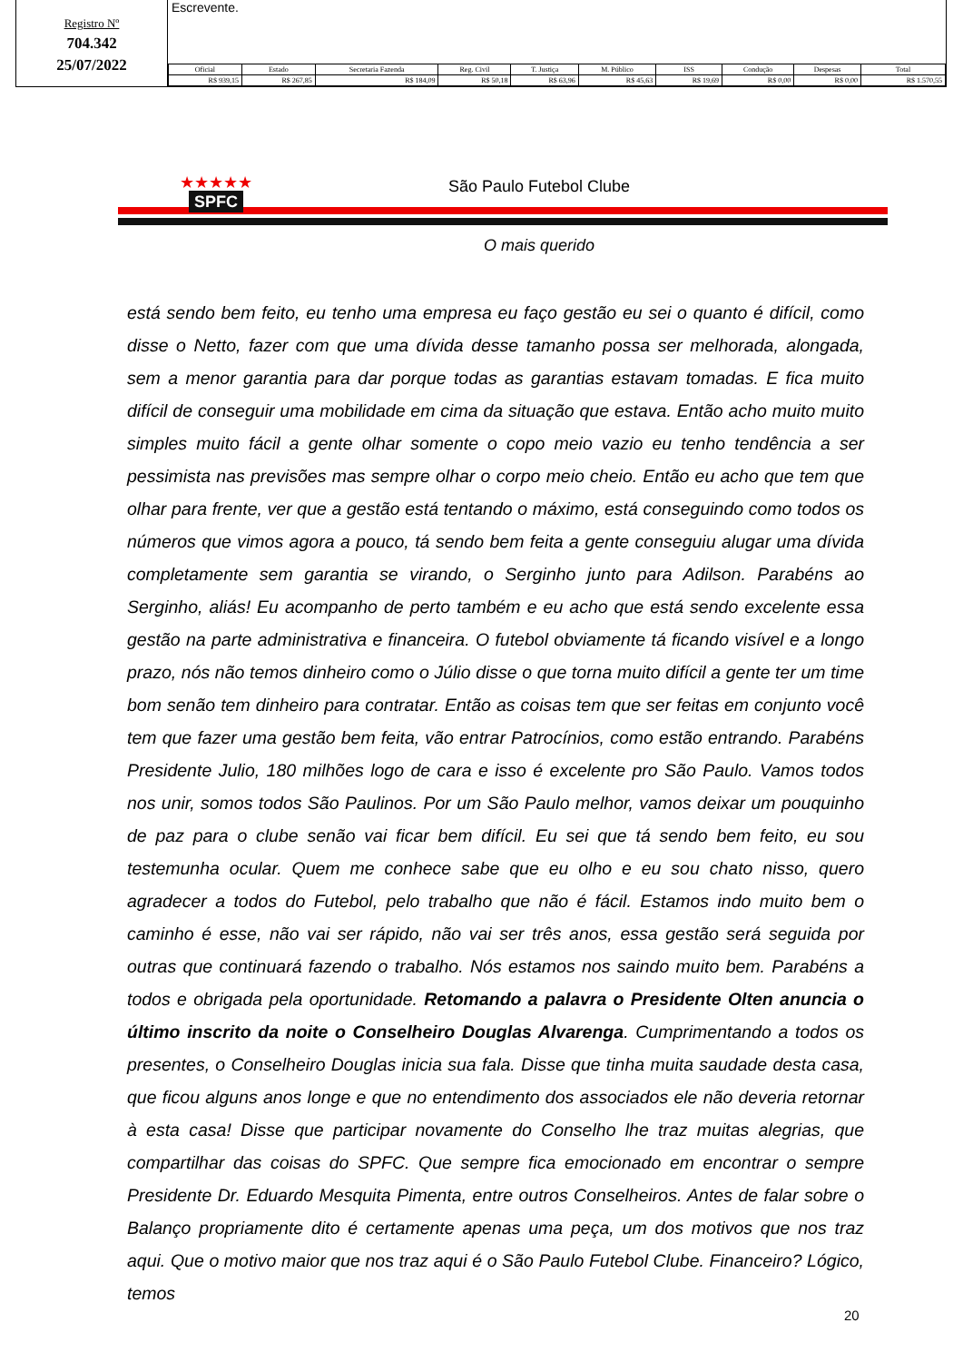Registro Nº
704.342
25/07/2022
Escrevente.
| Oficial | Estado | Secretaria Fazenda | Reg. Civil | T. Justiça | M. Público | ISS | Condução | Despesas | Total |
| --- | --- | --- | --- | --- | --- | --- | --- | --- | --- |
| R$ 939,15 | R$ 267,85 | R$ 184,09 | R$ 50,18 | R$ 63,96 | R$ 45,63 | R$ 19,69 | R$ 0,00 | R$ 0,00 | R$ 1.570,55 |
★★★★★
SPFC
São Paulo Futebol Clube
O mais querido
está sendo bem feito, eu tenho uma empresa eu faço gestão eu sei o quanto é difícil, como disse o Netto, fazer com que uma dívida desse tamanho possa ser melhorada, alongada, sem a menor garantia para dar porque todas as garantias estavam tomadas. E fica muito difícil de conseguir uma mobilidade em cima da situação que estava. Então acho muito muito simples muito fácil a gente olhar somente o copo meio vazio eu tenho tendência a ser pessimista nas previsões mas sempre olhar o corpo meio cheio. Então eu acho que tem que olhar para frente, ver que a gestão está tentando o máximo, está conseguindo como todos os números que vimos agora a pouco, tá sendo bem feita a gente conseguiu alugar uma dívida completamente sem garantia se virando, o Serginho junto para Adilson. Parabéns ao Serginho, aliás! Eu acompanho de perto também e eu acho que está sendo excelente essa gestão na parte administrativa e financeira. O futebol obviamente tá ficando visível e a longo prazo, nós não temos dinheiro como o Júlio disse o que torna muito difícil a gente ter um time bom senão tem dinheiro para contratar. Então as coisas tem que ser feitas em conjunto você tem que fazer uma gestão bem feita, vão entrar Patrocínios, como estão entrando. Parabéns Presidente Julio, 180 milhões logo de cara e isso é excelente pro São Paulo. Vamos todos nos unir, somos todos São Paulinos. Por um São Paulo melhor, vamos deixar um pouquinho de paz para o clube senão vai ficar bem difícil. Eu sei que tá sendo bem feito, eu sou testemunha ocular. Quem me conhece sabe que eu olho e eu sou chato nisso, quero agradecer a todos do Futebol, pelo trabalho que não é fácil. Estamos indo muito bem o caminho é esse, não vai ser rápido, não vai ser três anos, essa gestão será seguida por outras que continuará fazendo o trabalho. Nós estamos nos saindo muito bem. Parabéns a todos e obrigada pela oportunidade. Retomando a palavra o Presidente Olten anuncia o último inscrito da noite o Conselheiro Douglas Alvarenga. Cumprimentando a todos os presentes, o Conselheiro Douglas inicia sua fala. Disse que tinha muita saudade desta casa, que ficou alguns anos longe e que no entendimento dos associados ele não deveria retornar à esta casa! Disse que participar novamente do Conselho lhe traz muitas alegrias, que compartilhar das coisas do SPFC. Que sempre fica emocionado em encontrar o sempre Presidente Dr. Eduardo Mesquita Pimenta, entre outros Conselheiros. Antes de falar sobre o Balanço propriamente dito é certamente apenas uma peça, um dos motivos que nos traz aqui. Que o motivo maior que nos traz aqui é o São Paulo Futebol Clube. Financeiro? Lógico, temos
20